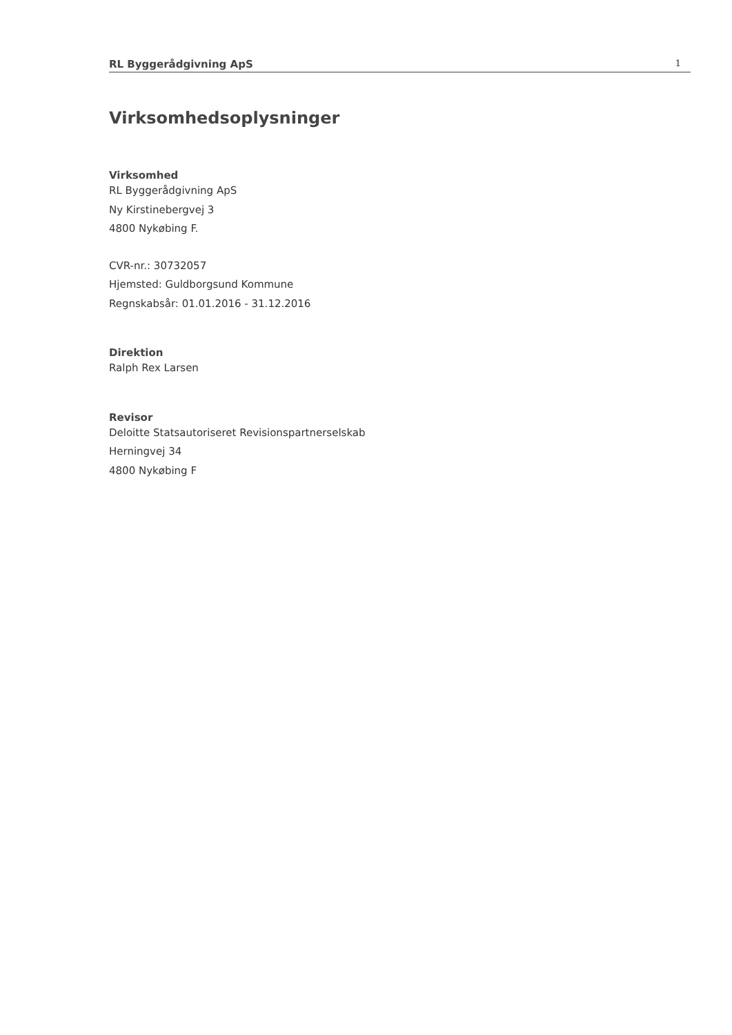RL Byggerådgivning ApS 1
Virksomhedsoplysninger
Virksomhed
RL Byggerådgivning ApS
Ny Kirstinebergvej 3
4800 Nykøbing F.
CVR-nr.: 30732057
Hjemsted: Guldborgsund Kommune
Regnskabsår: 01.01.2016 - 31.12.2016
Direktion
Ralph Rex Larsen
Revisor
Deloitte Statsautoriseret Revisionspartnerselskab
Herningvej 34
4800 Nykøbing F